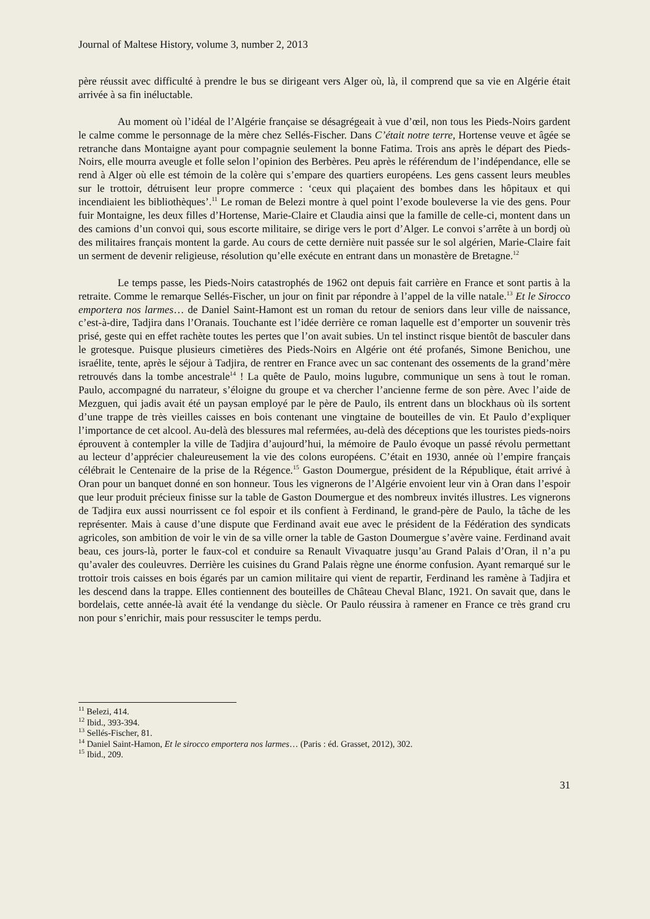Journal of Maltese History, volume 3, number 2, 2013
père réussit avec difficulté à prendre le bus se dirigeant vers Alger où, là, il comprend que sa vie en Algérie était arrivée à sa fin inéluctable.
Au moment où l’idéal de l’Algérie française se désagrégeait à vue d’œil, non tous les Pieds-Noirs gardent le calme comme le personnage de la mère chez Sellés-Fischer. Dans C’était notre terre, Hortense veuve et âgée se retranche dans Montaigne ayant pour compagnie seulement la bonne Fatima. Trois ans après le départ des Pieds-Noirs, elle mourra aveugle et folle selon l’opinion des Berbères. Peu après le référendum de l’indépendance, elle se rend à Alger où elle est témoin de la colère qui s’empare des quartiers européens. Les gens cassent leurs meubles sur le trottoir, détruisent leur propre commerce : ‘ceux qui plaçaient des bombes dans les hôpitaux et qui incendiaient les bibliothèques’.<sup>11</sup> Le roman de Belezi montre à quel point l’exode bouleverse la vie des gens. Pour fuir Montaigne, les deux filles d’Hortense, Marie-Claire et Claudia ainsi que la famille de celle-ci, montent dans un des camions d’un convoi qui, sous escorte militaire, se dirige vers le port d’Alger. Le convoi s’arrête à un bordj où des militaires français montent la garde. Au cours de cette dernière nuit passée sur le sol algérien, Marie-Claire fait un serment de devenir religieuse, résolution qu’elle exécute en entrant dans un monastère de Bretagne.<sup>12</sup>
Le temps passe, les Pieds-Noirs catastrophés de 1962 ont depuis fait carrière en France et sont partis à la retraite. Comme le remarque Sellés-Fischer, un jour on finit par répondre à l’appel de la ville natale.<sup>13</sup> Et le Sirocco emportera nos larmes… de Daniel Saint-Hamont est un roman du retour de seniors dans leur ville de naissance, c’est-à-dire, Tadjira dans l’Oranais. Touchante est l’idée derrière ce roman laquelle est d’emporter un souvenir très prisé, geste qui en effet rachète toutes les pertes que l’on avait subies. Un tel instinct risque bientôt de basculer dans le grotesque. Puisque plusieurs cimetières des Pieds-Noirs en Algérie ont été profanés, Simone Benichou, une israélite, tente, après le séjour à Tadjira, de rentrer en France avec un sac contenant des ossements de la grand’mère retrouvés dans la tombe ancestrale<sup>14</sup> ! La quête de Paulo, moins lugubre, communique un sens à tout le roman. Paulo, accompagné du narrateur, s’éloigne du groupe et va chercher l’ancienne ferme de son père. Avec l’aide de Mezguen, qui jadis avait été un paysan employé par le père de Paulo, ils entrent dans un blockhaus où ils sortent d’une trappe de très vieilles caisses en bois contenant une vingtaine de bouteilles de vin. Et Paulo d’expliquer l’importance de cet alcool. Au-delà des blessures mal refermées, au-delà des déceptions que les touristes pieds-noirs éprouvent à contempler la ville de Tadjira d’aujourd’hui, la mémoire de Paulo évoque un passé révolu permettant au lecteur d’apprécier chaleureusement la vie des colons européens. C’était en 1930, année où l’empire français célébrait le Centenaire de la prise de la Régence.<sup>15</sup> Gaston Doumergue, président de la République, était arrivé à Oran pour un banquet donné en son honneur. Tous les vignerons de l’Algérie envoient leur vin à Oran dans l’espoir que leur produit précieux finisse sur la table de Gaston Doumergue et des nombreux invités illustres. Les vignerons de Tadjira eux aussi nourrissent ce fol espoir et ils confient à Ferdinand, le grand-père de Paulo, la tâche de les représenter. Mais à cause d’une dispute que Ferdinand avait eue avec le président de la Fédération des syndicats agricoles, son ambition de voir le vin de sa ville orner la table de Gaston Doumergue s’avère vaine. Ferdinand avait beau, ces jours-là, porter le faux-col et conduire sa Renault Vivaquatre jusqu’au Grand Palais d’Oran, il n’a pu qu’avaler des couleuvres. Derrière les cuisines du Grand Palais règne une énorme confusion. Ayant remarqué sur le trottoir trois caisses en bois égarés par un camion militaire qui vient de repartir, Ferdinand les ramène à Tadjira et les descend dans la trappe. Elles contiennent des bouteilles de Château Cheval Blanc, 1921. On savait que, dans le bordelais, cette année-là avait été la vendange du siècle. Or Paulo réussira à ramener en France ce très grand cru non pour s’enrichir, mais pour ressusciter le temps perdu.
<sup>11</sup> Belezi, 414.
<sup>12</sup> Ibid., 393-394.
<sup>13</sup> Sellés-Fischer, 81.
<sup>14</sup> Daniel Saint-Hamon, Et le sirocco emportera nos larmes… (Paris : éd. Grasset, 2012), 302.
<sup>15</sup> Ibid., 209.
31